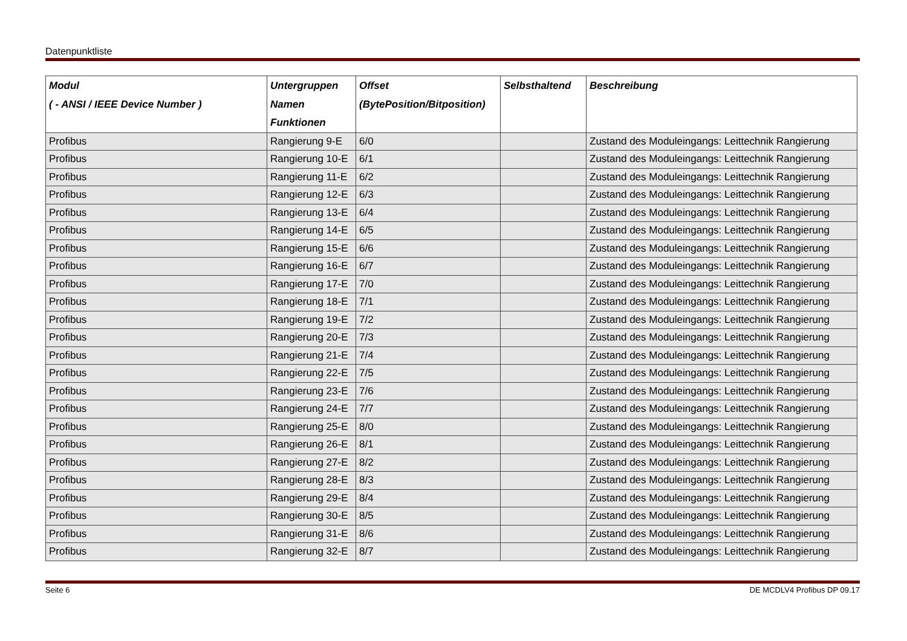Datenpunktliste
| Modul ( - ANSI / IEEE Device Number ) | Untergruppen Namen Funktionen | Offset (BytePosition/Bitposition) | Selbsthaltend | Beschreibung |
| --- | --- | --- | --- | --- |
| Profibus | Rangierung 9-E | 6/0 | | Zustand des Moduleingangs: Leittechnik Rangierung |
| Profibus | Rangierung 10-E | 6/1 | | Zustand des Moduleingangs: Leittechnik Rangierung |
| Profibus | Rangierung 11-E | 6/2 | | Zustand des Moduleingangs: Leittechnik Rangierung |
| Profibus | Rangierung 12-E | 6/3 | | Zustand des Moduleingangs: Leittechnik Rangierung |
| Profibus | Rangierung 13-E | 6/4 | | Zustand des Moduleingangs: Leittechnik Rangierung |
| Profibus | Rangierung 14-E | 6/5 | | Zustand des Moduleingangs: Leittechnik Rangierung |
| Profibus | Rangierung 15-E | 6/6 | | Zustand des Moduleingangs: Leittechnik Rangierung |
| Profibus | Rangierung 16-E | 6/7 | | Zustand des Moduleingangs: Leittechnik Rangierung |
| Profibus | Rangierung 17-E | 7/0 | | Zustand des Moduleingangs: Leittechnik Rangierung |
| Profibus | Rangierung 18-E | 7/1 | | Zustand des Moduleingangs: Leittechnik Rangierung |
| Profibus | Rangierung 19-E | 7/2 | | Zustand des Moduleingangs: Leittechnik Rangierung |
| Profibus | Rangierung 20-E | 7/3 | | Zustand des Moduleingangs: Leittechnik Rangierung |
| Profibus | Rangierung 21-E | 7/4 | | Zustand des Moduleingangs: Leittechnik Rangierung |
| Profibus | Rangierung 22-E | 7/5 | | Zustand des Moduleingangs: Leittechnik Rangierung |
| Profibus | Rangierung 23-E | 7/6 | | Zustand des Moduleingangs: Leittechnik Rangierung |
| Profibus | Rangierung 24-E | 7/7 | | Zustand des Moduleingangs: Leittechnik Rangierung |
| Profibus | Rangierung 25-E | 8/0 | | Zustand des Moduleingangs: Leittechnik Rangierung |
| Profibus | Rangierung 26-E | 8/1 | | Zustand des Moduleingangs: Leittechnik Rangierung |
| Profibus | Rangierung 27-E | 8/2 | | Zustand des Moduleingangs: Leittechnik Rangierung |
| Profibus | Rangierung 28-E | 8/3 | | Zustand des Moduleingangs: Leittechnik Rangierung |
| Profibus | Rangierung 29-E | 8/4 | | Zustand des Moduleingangs: Leittechnik Rangierung |
| Profibus | Rangierung 30-E | 8/5 | | Zustand des Moduleingangs: Leittechnik Rangierung |
| Profibus | Rangierung 31-E | 8/6 | | Zustand des Moduleingangs: Leittechnik Rangierung |
| Profibus | Rangierung 32-E | 8/7 | | Zustand des Moduleingangs: Leittechnik Rangierung |
Seite 6 DE MCDLV4 Profibus DP 09.17